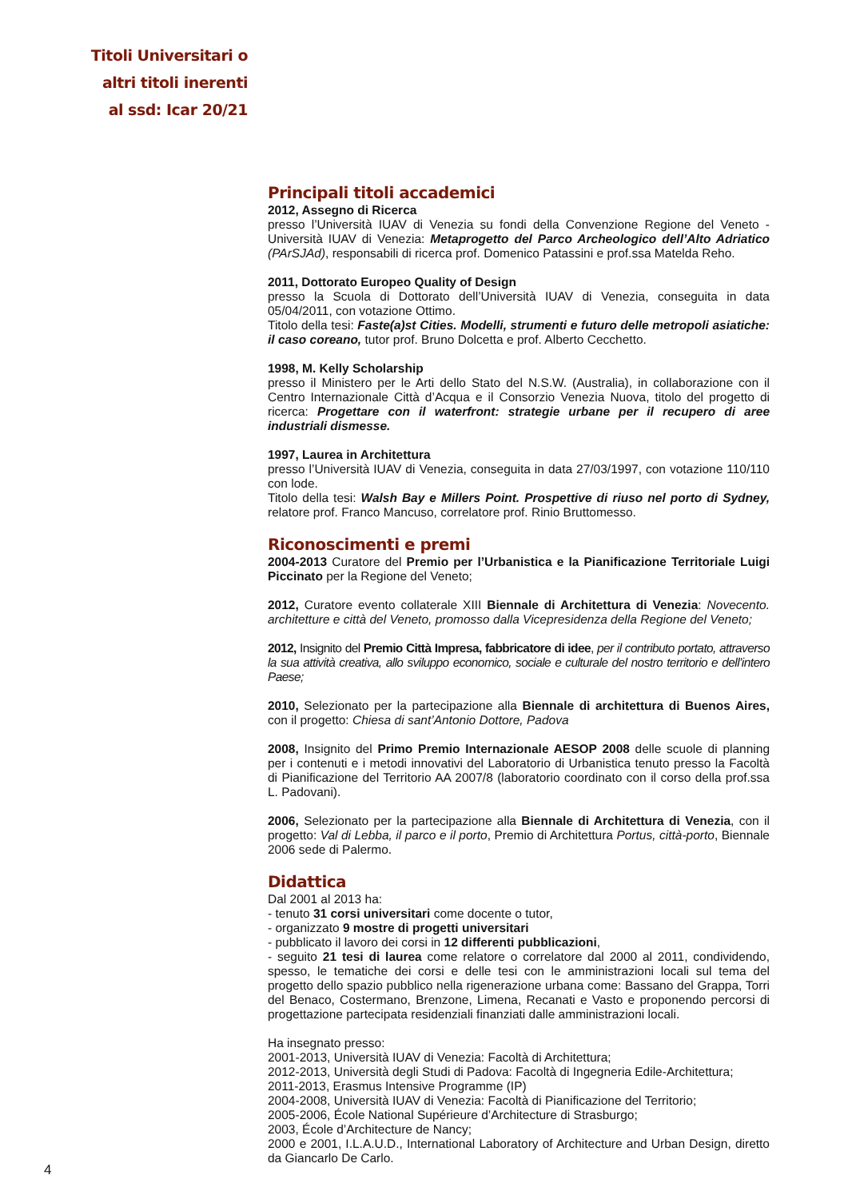Titoli Universitari o
altri titoli inerenti
al ssd: Icar 20/21
Principali titoli accademici
2012, Assegno di Ricerca
presso l’Università IUAV di Venezia su fondi della Convenzione Regione del Veneto - Università IUAV di Venezia: Metaprogetto del Parco Archeologico dell’Alto Adriatico (PArSJAd), responsabili di ricerca prof. Domenico Patassini e prof.ssa Matelda Reho.
2011, Dottorato Europeo Quality of Design
presso la Scuola di Dottorato dell’Università IUAV di Venezia, conseguita in data 05/04/2011, con votazione Ottimo.
Titolo della tesi: Faste(a)st Cities. Modelli, strumenti e futuro delle metropoli asiatiche: il caso coreano, tutor prof. Bruno Dolcetta e prof. Alberto Cecchetto.
1998, M. Kelly Scholarship
presso il Ministero per le Arti dello Stato del N.S.W. (Australia), in collaborazione con il Centro Internazionale Città d’Acqua e il Consorzio Venezia Nuova, titolo del progetto di ricerca: Progettare con il waterfront: strategie urbane per il recupero di aree industriali dismesse.
1997, Laurea in Architettura
presso l’Università IUAV di Venezia, conseguita in data 27/03/1997, con votazione 110/110 con lode.
Titolo della tesi: Walsh Bay e Millers Point. Prospettive di riuso nel porto di Sydney, relatore prof. Franco Mancuso, correlatore prof. Rinio Bruttomesso.
Riconoscimenti e premi
2004-2013 Curatore del Premio per l’Urbanistica e la Pianificazione Territoriale Luigi Piccinato per la Regione del Veneto;
2012, Curatore evento collaterale XIII Biennale di Architettura di Venezia: Novecento. architetture e città del Veneto, promosso dalla Vicepresidenza della Regione del Veneto;
2012, Insignito del Premio Città Impresa, fabbricatore di idee, per il contributo portato, attraverso la sua attività creativa, allo sviluppo economico, sociale e culturale del nostro territorio e dell’intero Paese;
2010, Selezionato per la partecipazione alla Biennale di architettura di Buenos Aires, con il progetto: Chiesa di sant’Antonio Dottore, Padova
2008, Insignito del Primo Premio Internazionale AESOP 2008 delle scuole di planning per i contenuti e i metodi innovativi del Laboratorio di Urbanistica tenuto presso la Facoltà di Pianificazione del Territorio AA 2007/8 (laboratorio coordinato con il corso della prof.ssa L. Padovani).
2006, Selezionato per la partecipazione alla Biennale di Architettura di Venezia, con il progetto: Val di Lebba, il parco e il porto, Premio di Architettura Portus, città-porto, Biennale 2006 sede di Palermo.
Didattica
Dal 2001 al 2013 ha:
- tenuto 31 corsi universitari come docente o tutor,
- organizzato 9 mostre di progetti universitari
- pubblicato il lavoro dei corsi in 12 differenti pubblicazioni,
- seguito 21 tesi di laurea come relatore o correlatore dal 2000 al 2011, condividendo, spesso, le tematiche dei corsi e delle tesi con le amministrazioni locali sul tema del progetto dello spazio pubblico nella rigenerazione urbana come: Bassano del Grappa, Torri del Benaco, Costermano, Brenzone, Limena, Recanati e Vasto e proponendo percorsi di progettazione partecipata residenziali finanziati dalle amministrazioni locali.
Ha insegnato presso:
2001-2013, Università IUAV di Venezia: Facoltà di Architettura;
2012-2013, Università degli Studi di Padova: Facoltà di Ingegneria Edile-Architettura;
2011-2013, Erasmus Intensive Programme (IP)
2004-2008, Università IUAV di Venezia: Facoltà di Pianificazione del Territorio;
2005-2006, École National Supérieure d’Architecture di Strasburgo;
2003, École d’Architecture de Nancy;
2000 e 2001, I.L.A.U.D., International Laboratory of Architecture and Urban Design, diretto da Giancarlo De Carlo.
4